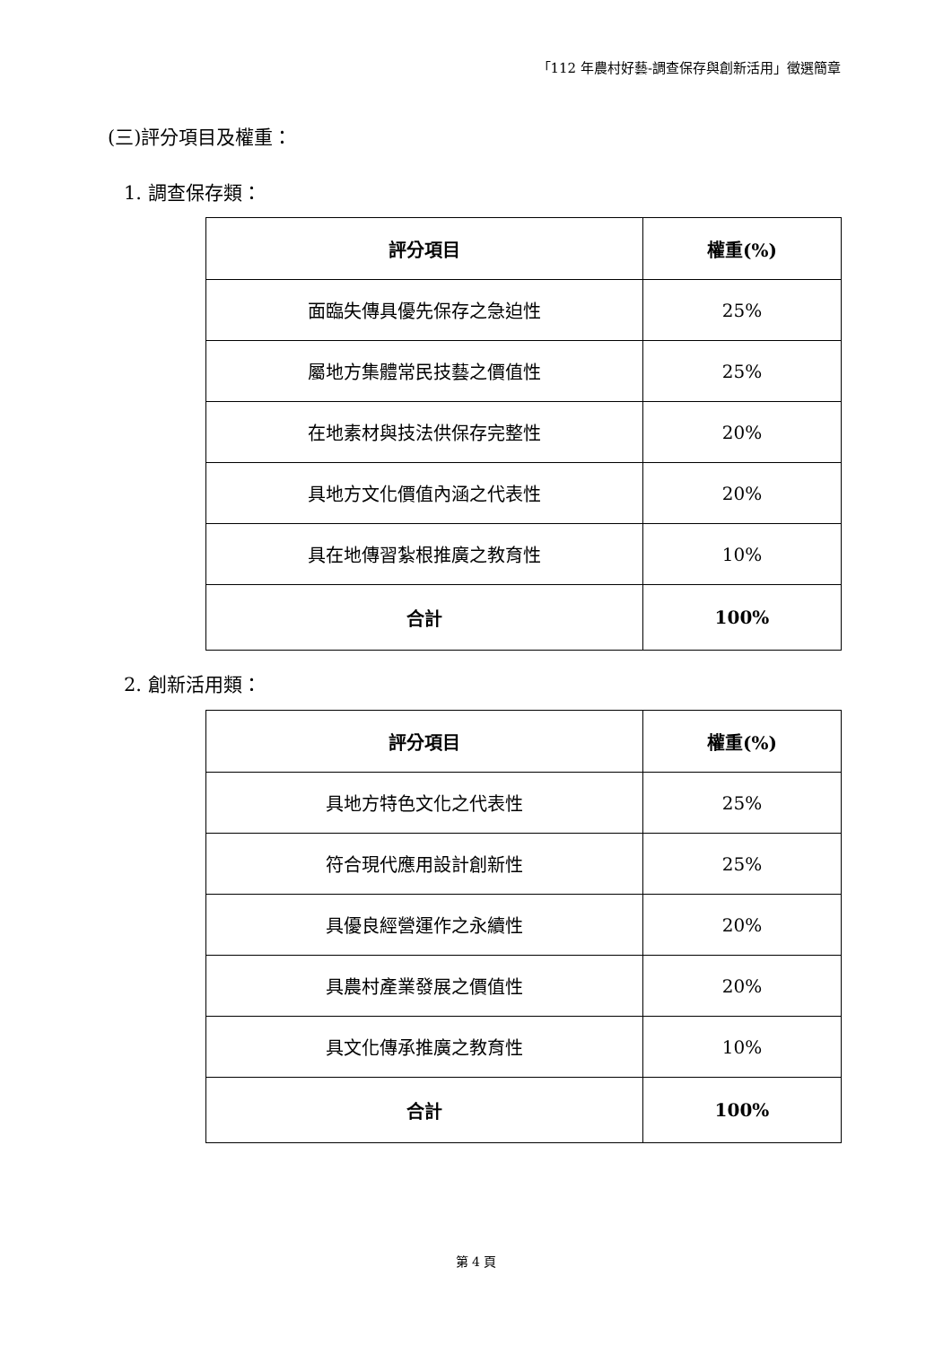「112 年農村好藝-調查保存與創新活用」徵選簡章
(三)評分項目及權重：
1. 調查保存類：
| 評分項目 | 權重(%) |
| --- | --- |
| 面臨失傳具優先保存之急迫性 | 25% |
| 屬地方集體常民技藝之價值性 | 25% |
| 在地素材與技法供保存完整性 | 20% |
| 具地方文化價值內涵之代表性 | 20% |
| 具在地傳習紮根推廣之教育性 | 10% |
| 合計 | 100% |
2. 創新活用類：
| 評分項目 | 權重(%) |
| --- | --- |
| 具地方特色文化之代表性 | 25% |
| 符合現代應用設計創新性 | 25% |
| 具優良經營運作之永續性 | 20% |
| 具農村產業發展之價值性 | 20% |
| 具文化傳承推廣之教育性 | 10% |
| 合計 | 100% |
第 4 頁